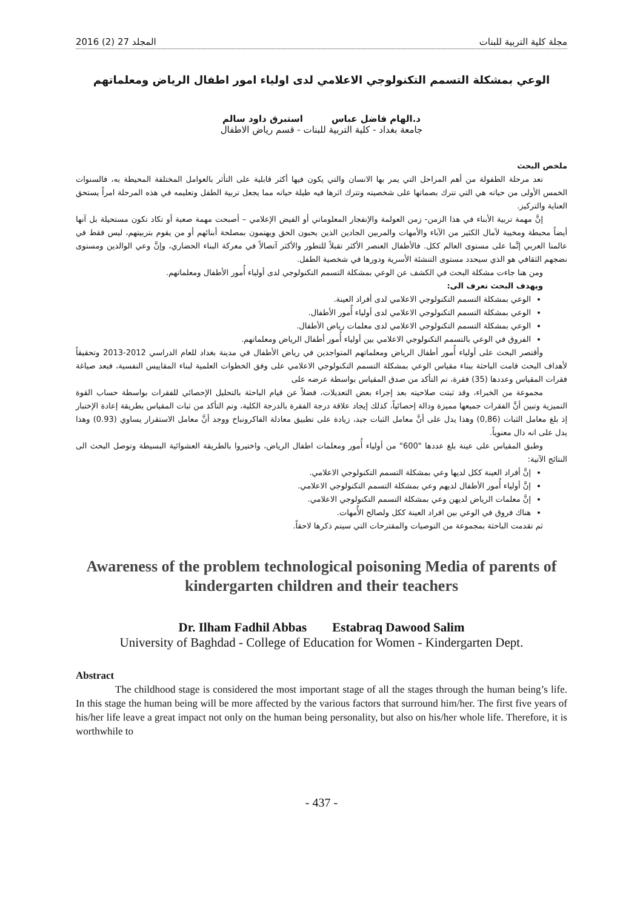مجلة كلية التربية للبنات المجلد 27 (2) 2016
الوعي بمشكلة التسمم التكنولوجي الاعلامي لدى اولياء امور اطفال الرياض ومعلماتهم
د.الهام فاضل عباس استبرق داود سالم
جامعة بغداد - كلية التربية للبنات - قسم رياض الاطفال
ملخص البحث
تعد مرحلة الطفولة من أهم المراحل التي يمر بها الانسان والتي يكون فيها أكثر قابلية على التأثر بالعوامل المختلفة المحيطة به، فالسنوات الخمس الأولى من حياته هي التي تترك بصماتها على شخصيته وتترك اثرها فيه طيلة حياته مما يجعل تربية الطفل وتعليمه في هذه المرحلة امراً يستحق العناية والتركيز.
إنَّ مهمة تربية الأبناء في هذا الزمن- زمن العولمة والإنفجار المعلوماتي أو الفيض الإعلامي – أصبحت مهمة صعبة أو تكاد تكون مستحيلة بل آنها أيضاً محبطة ومخيبة لآمال الكثير من الآباء والأمهات والمربين الجادين الذين يحبون الحق ويهتمون بمصلحة أبنائهم أو من يقوم بتربيتهم، ليس فقط في عالمنا العربي إنَّما على مستوى العالم ككل. فالأطفال العنصر الأكثر تقبلاً للتطور والأكثر آتصالاً في معركة البناء الحضاري، وإنَّ وعي الوالدين ومستوى نضجهم الثقافي هو الذي سيحدد مستوى التنشئة الأسرية ودورها في شخصية الطفل.
ومن هنا جاءت مشكلة البحث في الكشف عن الوعي بمشكلة التسمم التكنولوجي لدى أولياء أُمور الأطفال ومعلماتهم.
ويهدف البحث تعرف الى:
الوعي بمشكلة التسمم التكنولوجي الاعلامي لدى أفراد العينة.
الوعي بمشكلة التسمم التكنولوجي الاعلامي لدى أولياء أُمور الأطفال.
الوعي بمشكلة التسمم التكنولوجي الاعلامي لدى معلمات رياض الأطفال.
الفروق في الوعي بالتسمم التكنولوجي الاعلامي بين أولياء أُمور أطفال الرياض ومعلماتهم.
وأقتصر البحث على أولياء أُمور أطفال الرياض ومعلماتهم المتواجدين في رياض الأطفال في مدينة بغداد للعام الدراسي 2012-2013 وتحقيقاً لأهداف البحث قامت الباحثة ببناء مقياس الوعي بمشكلة التسمم التكنولوجي الاعلامي على وفق الخطوات العلمية لبناء المقاييس النفسية، فبعد صياغة فقرات المقياس وعددها (35) فقرة، تم التأكد من صدق المقياس بواسطة عرضه على
مجموعة من الخبراء، وقد ثبتت صلاحيته بعد إجراء بعض التعديلات، فضلاً عن قيام الباحثة بالتحليل الإحصائي للفقرات بواسطة حساب القوة التميزية وتبين أنَّ الفقرات جميعها مميزة ودالة إحصائياً، كذلك إيجاد علاقة درجة الفقرة بالدرجة الكلية، وتم التأكد من ثبات المقياس بطريقة إعادة الإختبار إذ بلغ معامل الثبات (0,86) وهذا يدل على أنَّ معامل الثبات جيد، زيادة على تطبيق معادلة الفاكرونباخ ووجد أنَّ معامل الاستقرار يساوي (0.93) وهذا يدل على انه دال معنوياً.
وطبق المقياس على عينة بلغ عددها "600" من أولياء أُمور ومعلمات اطفال الرياض، واختيروا بالطريقة العشوائية البسيطة وتوصل البحث الى النتائج الآتية:
إنَّ أفراد العينة ككل لديها وعي بمشكلة التسمم التكنولوجي الاعلامي.
إنَّ أولياء أُمور الأطفال لديهم وعي بمشكلة التسمم التكنولوجي الاعلامي.
إنَّ معلمات الرياض لديهن وعي بمشكلة التسمم التكنولوجي الاعلامي.
هناك فروق في الوعي بين افراد العينة ككل ولصالح الأُمهات.
ثم تقدمت الباحثة بمجموعة من التوصيات والمقترحات التي سيتم ذكرها لاحقاً.
Awareness of the problem technological poisoning Media of parents of kindergarten children and their teachers
Dr. Ilham Fadhil Abbas Estabraq Dawood Salim
University of Baghdad - College of Education for Women - Kindergarten Dept.
Abstract
The childhood stage is considered the most important stage of all the stages through the human being’s life. In this stage the human being will be more affected by the various factors that surround him/her. The first five years of his/her life leave a great impact not only on the human being personality, but also on his/her whole life. Therefore, it is worthwhile to
- 437 -